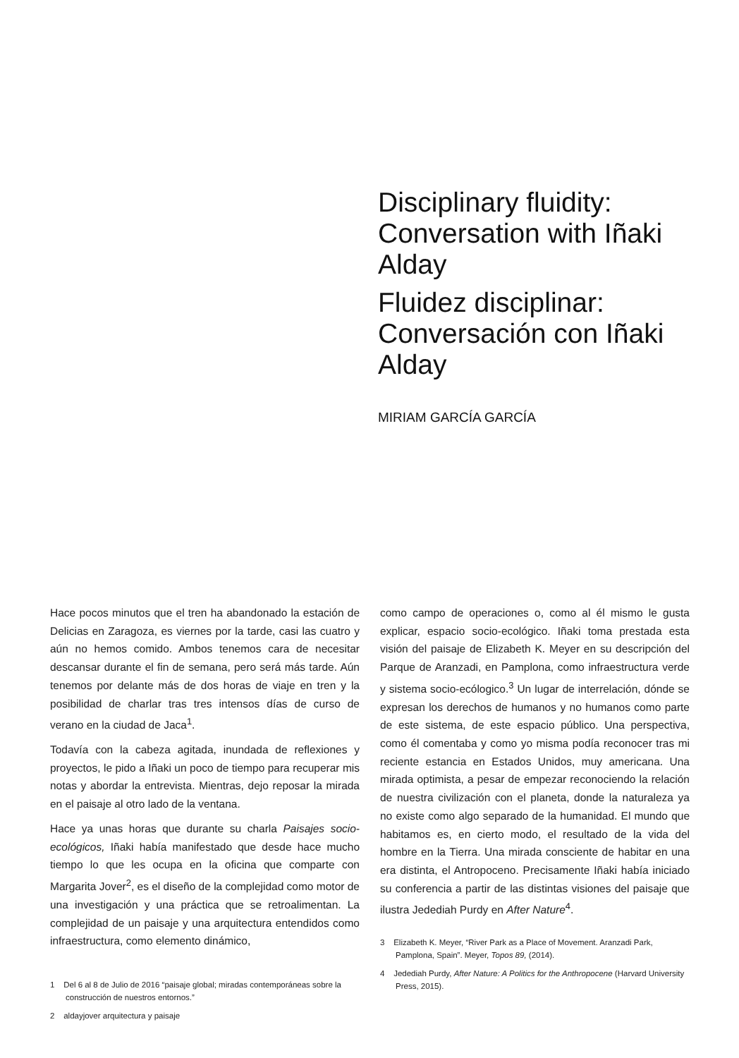Disciplinary fluidity: Conversation with Iñaki Alday
Fluidez disciplinar: Conversación con Iñaki Alday
MIRIAM GARCÍA GARCÍA
Hace pocos minutos que el tren ha abandonado la estación de Delicias en Zaragoza, es viernes por la tarde, casi las cuatro y aún no hemos comido. Ambos tenemos cara de necesitar descansar durante el fin de semana, pero será más tarde. Aún tenemos por delante más de dos horas de viaje en tren y la posibilidad de charlar tras tres intensos días de curso de verano en la ciudad de Jaca<sup>1</sup>.
Todavía con la cabeza agitada, inundada de reflexiones y proyectos, le pido a Iñaki un poco de tiempo para recuperar mis notas y abordar la entrevista. Mientras, dejo reposar la mirada en el paisaje al otro lado de la ventana.
Hace ya unas horas que durante su charla Paisajes socio-ecológicos, Iñaki había manifestado que desde hace mucho tiempo lo que les ocupa en la oficina que comparte con Margarita Jover<sup>2</sup>, es el diseño de la complejidad como motor de una investigación y una práctica que se retroalimentan. La complejidad de un paisaje y una arquitectura entendidos como infraestructura, como elemento dinámico,
1 Del 6 al 8 de Julio de 2016 “paisaje global; miradas contemporáneas sobre la construcción de nuestros entornos.”
2 aldayjover arquitectura y paisaje
como campo de operaciones o, como al él mismo le gusta explicar, espacio socio-ecológico. Iñaki toma prestada esta visión del paisaje de Elizabeth K. Meyer en su descripción del Parque de Aranzadi, en Pamplona, como infraestructura verde y sistema socio-ecólogico.<sup>3</sup> Un lugar de interrelación, dónde se expresan los derechos de humanos y no humanos como parte de este sistema, de este espacio público. Una perspectiva, como él comentaba y como yo misma podía reconocer tras mi reciente estancia en Estados Unidos, muy americana. Una mirada optimista, a pesar de empezar reconociendo la relación de nuestra civilización con el planeta, donde la naturaleza ya no existe como algo separado de la humanidad. El mundo que habitamos es, en cierto modo, el resultado de la vida del hombre en la Tierra. Una mirada consciente de habitar en una era distinta, el Antropoceno. Precisamente Iñaki había iniciado su conferencia a partir de las distintas visiones del paisaje que ilustra Jedediah Purdy en After Nature<sup>4</sup>.
3 Elizabeth K. Meyer, “River Park as a Place of Movement. Aranzadi Park, Pamplona, Spain”. Meyer, Topos 89, (2014).
4 Jedediah Purdy, After Nature: A Politics for the Anthropocene (Harvard University Press, 2015).